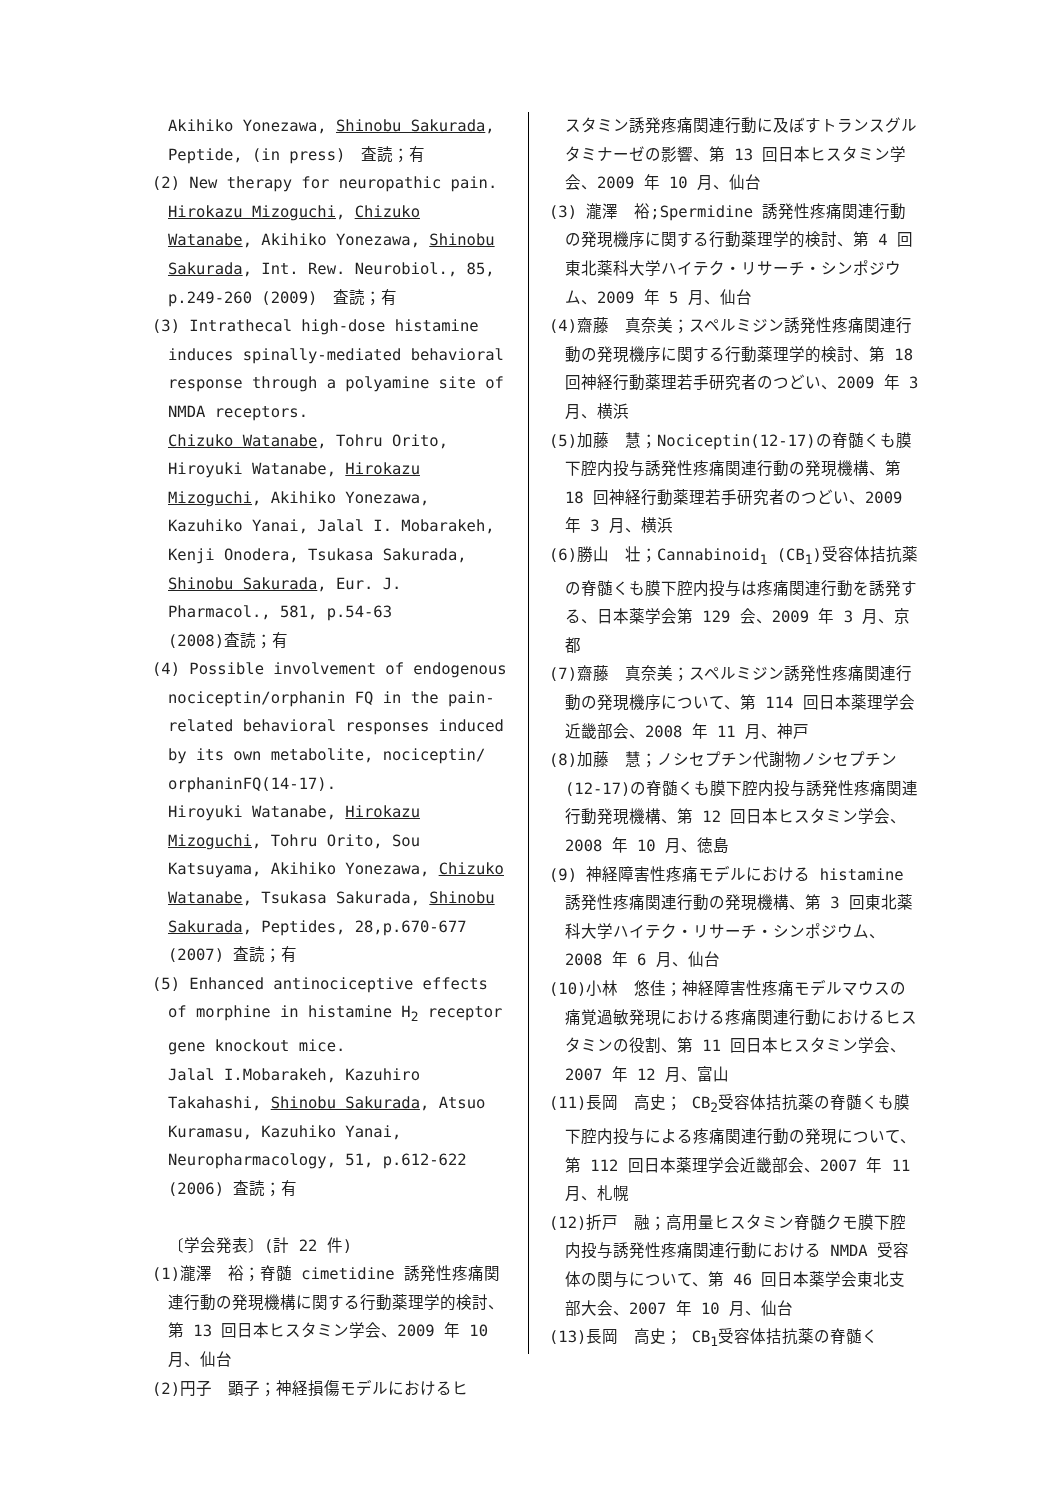Akihiko Yonezawa, Shinobu Sakurada, Peptide, (in press)　査読；有
(2) New therapy for neuropathic pain. Hirokazu Mizoguchi, Chizuko Watanabe, Akihiko Yonezawa, Shinobu Sakurada, Int. Rew. Neurobiol., 85, p.249-260 (2009)　査読；有
(3) Intrathecal high-dose histamine induces spinally-mediated behavioral response through a polyamine site of NMDA receptors.
Chizuko Watanabe, Tohru Orito, Hiroyuki Watanabe, Hirokazu Mizoguchi, Akihiko Yonezawa, Kazuhiko Yanai, Jalal I. Mobarakeh, Kenji Onodera, Tsukasa Sakurada, Shinobu Sakurada, Eur. J. Pharmacol., 581, p.54-63
(2008)査読；有
(4) Possible involvement of endogenous nociceptin/orphanin FQ in the pain-related behavioral responses induced by its own metabolite, nociceptin/ orphaninFQ(14-17).
Hiroyuki Watanabe, Hirokazu Mizoguchi, Tohru Orito, Sou Katsuyama, Akihiko Yonezawa, Chizuko Watanabe, Tsukasa Sakurada, Shinobu Sakurada, Peptides, 28,p.670-677 (2007) 査読；有
(5) Enhanced antinociceptive effects of morphine in histamine H<sub>2</sub> receptor gene knockout mice.
Jalal I.Mobarakeh, Kazuhiro Takahashi, Shinobu Sakurada, Atsuo Kuramasu, Kazuhiko Yanai, Neuropharmacology, 51, p.612-622 (2006) 査読；有
〔学会発表〕(計 22 件)
(1)瀧澤　裕；脊髄 cimetidine 誘発性疼痛関連行動の発現機構に関する行動薬理学的検討、第 13 回日本ヒスタミン学会、2009 年 10 月、仙台
(2)円子　顕子；神経損傷モデルにおけるヒ
スタミン誘発疼痛関連行動に及ぼすトランスグルタミナーゼの影響、第 13 回日本ヒスタミン学会、2009 年 10 月、仙台
(3) 瀧澤　裕;Spermidine 誘発性疼痛関連行動の発現機序に関する行動薬理学的検討、第 4 回東北薬科大学ハイテク・リサーチ・シンポジウム、2009 年 5 月、仙台
(4)齋藤　真奈美；スペルミジン誘発性疼痛関連行動の発現機序に関する行動薬理学的検討、第 18 回神経行動薬理若手研究者のつどい、2009 年 3 月、横浜
(5)加藤　慧；Nociceptin(12-17)の脊髄くも膜下腔内投与誘発性疼痛関連行動の発現機構、第 18 回神経行動薬理若手研究者のつどい、2009 年 3 月、横浜
(6)勝山　壮；Cannabinoid<sub>1</sub> (CB<sub>1</sub>)受容体拮抗薬の脊髄くも膜下腔内投与は疼痛関連行動を誘発する、日本薬学会第 129 会、2009 年 3 月、京都
(7)齋藤　真奈美；スペルミジン誘発性疼痛関連行動の発現機序について、第 114 回日本薬理学会近畿部会、2008 年 11 月、神戸
(8)加藤　慧；ノシセプチン代謝物ノシセプチン(12-17)の脊髄くも膜下腔内投与誘発性疼痛関連行動発現機構、第 12 回日本ヒスタミン学会、2008 年 10 月、徳島
(9) 神経障害性疼痛モデルにおける histamine 誘発性疼痛関連行動の発現機構、第 3 回東北薬科大学ハイテク・リサーチ・シンポジウム、2008 年 6 月、仙台
(10)小林　悠佳；神経障害性疼痛モデルマウスの痛覚過敏発現における疼痛関連行動におけるヒスタミンの役割、第 11 回日本ヒスタミン学会、2007 年 12 月、富山
(11)長岡　高史； CB<sub>2</sub>受容体拮抗薬の脊髄くも膜下腔内投与による疼痛関連行動の発現について、第 112 回日本薬理学会近畿部会、2007 年 11 月、札幌
(12)折戸　融；高用量ヒスタミン脊髄クモ膜下腔内投与誘発性疼痛関連行動における NMDA 受容体の関与について、第 46 回日本薬学会東北支部大会、2007 年 10 月、仙台
(13)長岡　高史； CB<sub>1</sub>受容体拮抗薬の脊髄く